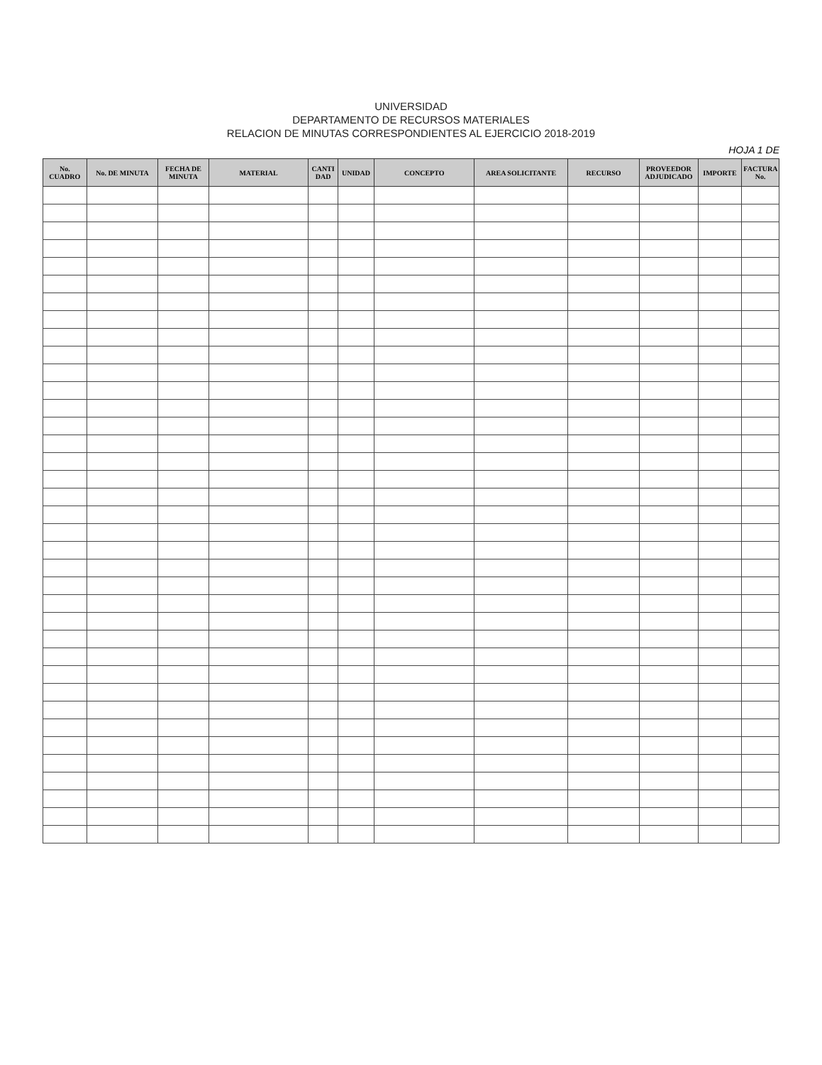UNIVERSIDAD
DEPARTAMENTO DE RECURSOS MATERIALES
RELACION DE MINUTAS CORRESPONDIENTES AL EJERCICIO 2018-2019
HOJA 1 DE
| No. CUADRO | No. DE MINUTA | FECHA DE MINUTA | MATERIAL | CANTI DAD | UNIDAD | CONCEPTO | AREA SOLICITANTE | RECURSO | PROVEEDOR ADJUDICADO | IMPORTE | FACTURA No. |
| --- | --- | --- | --- | --- | --- | --- | --- | --- | --- | --- | --- |